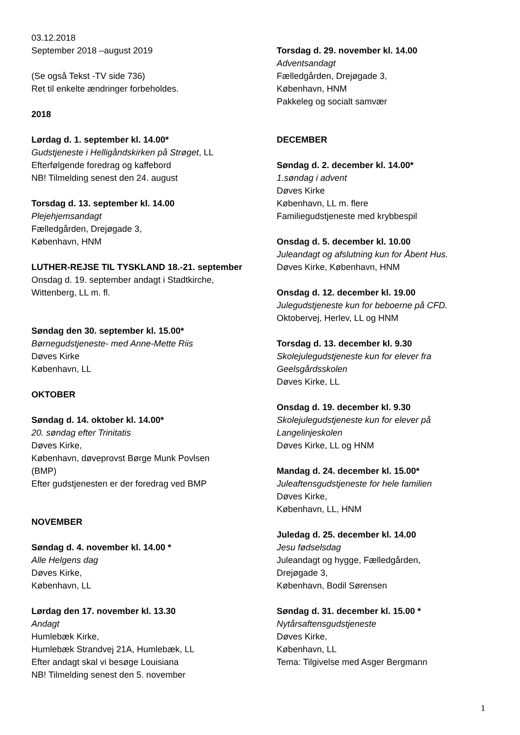03.12.2018
September 2018 –august 2019
(Se også Tekst -TV side 736)
Ret til enkelte ændringer forbeholdes.
2018
Lørdag d. 1. september kl. 14.00*
Gudstjeneste i Helligåndskirken på Strøget, LL
Efterfølgende foredrag og kaffebord
NB! Tilmelding senest den 24. august
Torsdag d. 13. september kl. 14.00
Plejehjemsandagt
Fælledgården, Drejøgade 3,
København, HNM
LUTHER-REJSE TIL TYSKLAND 18.-21. september
Onsdag d. 19. september andagt i Stadtkirche,
Wittenberg, LL m. fl.
Søndag den 30. september kl. 15.00*
Børnegudstjeneste- med Anne-Mette Riis
Døves Kirke
København, LL
OKTOBER
Søndag d. 14. oktober kl. 14.00*
20. søndag efter Trinitatis
Døves Kirke,
København, døveprovst Børge Munk Povlsen
(BMP)
Efter gudstjenesten er der foredrag ved BMP
NOVEMBER
Søndag d. 4. november kl. 14.00 *
Alle Helgens dag
Døves Kirke,
København, LL
Lørdag den 17. november kl. 13.30
Andagt
Humlebæk Kirke,
Humlebæk Strandvej 21A, Humlebæk, LL
Efter andagt skal vi besøge Louisiana
NB! Tilmelding senest den 5. november
Torsdag d. 29. november kl. 14.00
Adventsandagt
Fælledgården, Drejøgade 3,
København, HNM
Pakkeleg og socialt samvær
DECEMBER
Søndag d. 2. december kl. 14.00*
1.søndag i advent
Døves Kirke
København, LL m. flere
Familiegudstjeneste med krybbespil
Onsdag d. 5. december kl. 10.00
Juleandagt og afslutning kun for Åbent Hus.
Døves Kirke, København, HNM
Onsdag d. 12. december kl. 19.00
Julegudstjeneste kun for beboerne på CFD.
Oktobervej, Herlev, LL og HNM
Torsdag d. 13. december kl. 9.30
Skolejulegudstjeneste kun for elever fra
Geelsgårdsskolen
Døves Kirke, LL
Onsdag d. 19. december kl. 9.30
Skolejulegudstjeneste kun for elever på
Langelinjeskolen
Døves Kirke, LL og HNM
Mandag d. 24. december kl. 15.00*
Juleaftensgudstjeneste for hele familien
Døves Kirke,
København, LL, HNM
Juledag d. 25. december kl. 14.00
Jesu fødselsdag
Juleandagt og hygge, Fælledgården,
Drejøgade 3,
København, Bodil Sørensen
Søndag d. 31. december kl. 15.00 *
Nytårsaftensgudstjeneste
Døves Kirke,
København, LL
Tema: Tilgivelse med Asger Bergmann
1